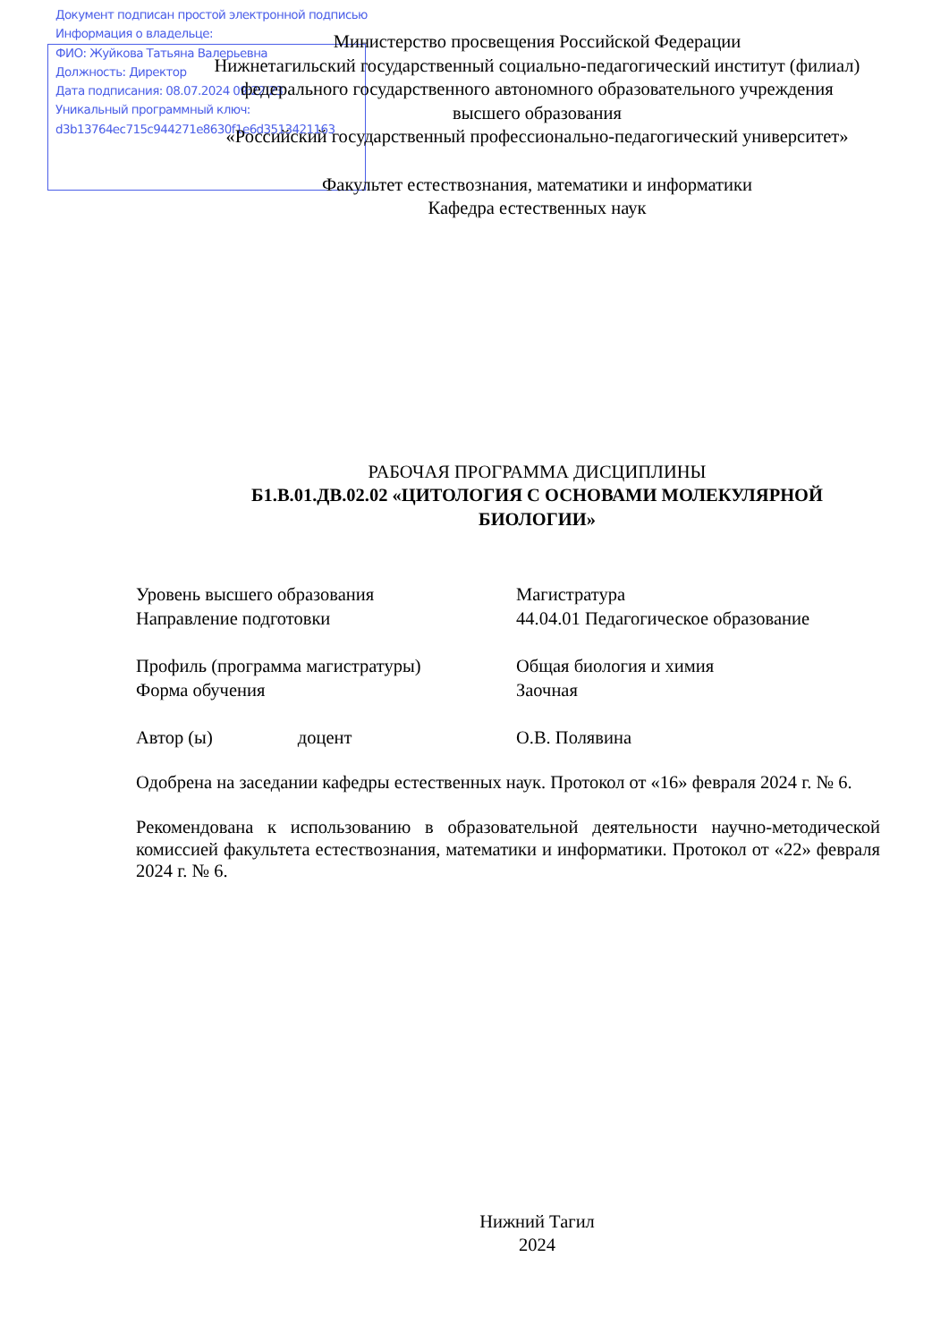Документ подписан простой электронной подписью
Информация о владельце:
ФИО: Жуйкова Татьяна Валерьевна
Должность: Директор
Дата подписания: 08.07.2024 09:22:23
Уникальный программный ключ:
d3b13764ec715c944271e8630f1e6d3513421163
Министерство просвещения Российской Федерации
Нижнетагильский государственный социально-педагогический институт (филиал)
федерального государственного автономного образовательного учреждения
высшего образования
«Российский государственный профессионально-педагогический университет»
Факультет естествознания, математики и информатики
Кафедра естественных наук
РАБОЧАЯ ПРОГРАММА ДИСЦИПЛИНЫ
Б1.В.01.ДВ.02.02 «ЦИТОЛОГИЯ С ОСНОВАМИ МОЛЕКУЛЯРНОЙ
БИОЛОГИИ»
Уровень высшего образования Магистратура
Направление подготовки 44.04.01 Педагогическое образование
Профиль (программа магистратуры) Общая биология и химия
Форма обучения Заочная
Автор (ы) доцент О.В. Полявина
Одобрена на заседании кафедры естественных наук. Протокол от «16» февраля 2024 г. № 6.
Рекомендована к использованию в образовательной деятельности научно-методической комиссией факультета естествознания, математики и информатики. Протокол от «22» февраля 2024 г. № 6.
Нижний Тагил
2024